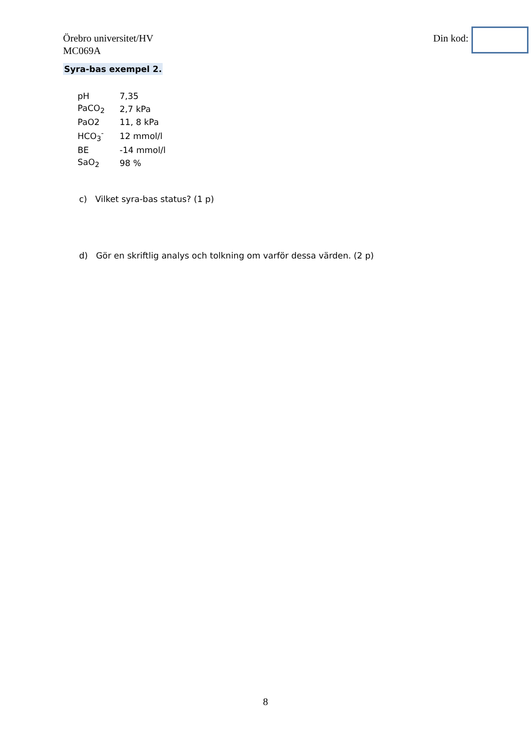Örebro universitet/HV
MC069A
Din kod:
Syra-bas exempel 2.
| pH | 7,35 |
| PaCO<sub>2</sub> | 2,7 kPa |
| PaO2 | 11, 8 kPa |
| HCO<sub>3</sub><sup>-</sup> | 12 mmol/l |
| BE | -14 mmol/l |
| SaO<sub>2</sub> | 98 % |
c) Vilket syra-bas status? (1 p)
d) Gör en skriftlig analys och tolkning om varför dessa värden. (2 p)
8